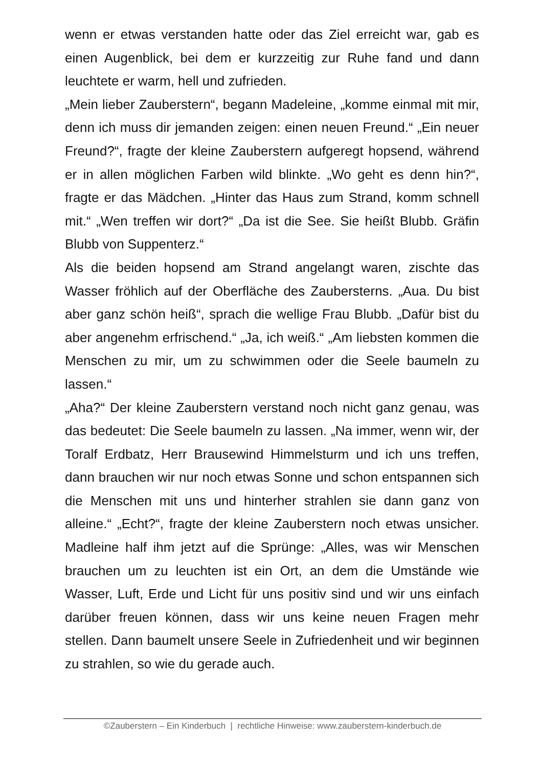wenn er etwas verstanden hatte oder das Ziel erreicht war, gab es einen Augenblick, bei dem er kurzzeitig zur Ruhe fand und dann leuchtete er warm, hell und zufrieden.
„Mein lieber Zauberstern“, begann Madeleine, „komme einmal mit mir, denn ich muss dir jemanden zeigen: einen neuen Freund.“ „Ein neuer Freund?“, fragte der kleine Zauberstern aufgeregt hopsend, während er in allen möglichen Farben wild blinkte. „Wo geht es denn hin?“, fragte er das Mädchen. „Hinter das Haus zum Strand, komm schnell mit.“ „Wen treffen wir dort?“ „Da ist die See. Sie heißt Blubb. Gräfin Blubb von Suppenterz.“
Als die beiden hopsend am Strand angelangt waren, zischte das Wasser fröhlich auf der Oberfläche des Zaubersterns. „Aua. Du bist aber ganz schön heiß“, sprach die wellige Frau Blubb. „Dafür bist du aber angenehm erfrischend.“ „Ja, ich weiß.“ „Am liebsten kommen die Menschen zu mir, um zu schwimmen oder die Seele baumeln zu lassen.“
„Aha?“ Der kleine Zauberstern verstand noch nicht ganz genau, was das bedeutet: Die Seele baumeln zu lassen. „Na immer, wenn wir, der Toralf Erdbatz, Herr Brausewind Himmelsturm und ich uns treffen, dann brauchen wir nur noch etwas Sonne und schon entspannen sich die Menschen mit uns und hinterher strahlen sie dann ganz von alleine.“ „Echt?“, fragte der kleine Zauberstern noch etwas unsicher. Madleine half ihm jetzt auf die Sprünge: „Alles, was wir Menschen brauchen um zu leuchten ist ein Ort, an dem die Umstände wie Wasser, Luft, Erde und Licht für uns positiv sind und wir uns einfach darüber freuen können, dass wir uns keine neuen Fragen mehr stellen. Dann baumelt unsere Seele in Zufriedenheit und wir beginnen zu strahlen, so wie du gerade auch.
©Zauberstern – Ein Kinderbuch | rechtliche Hinweise: www.zauberstern-kinderbuch.de